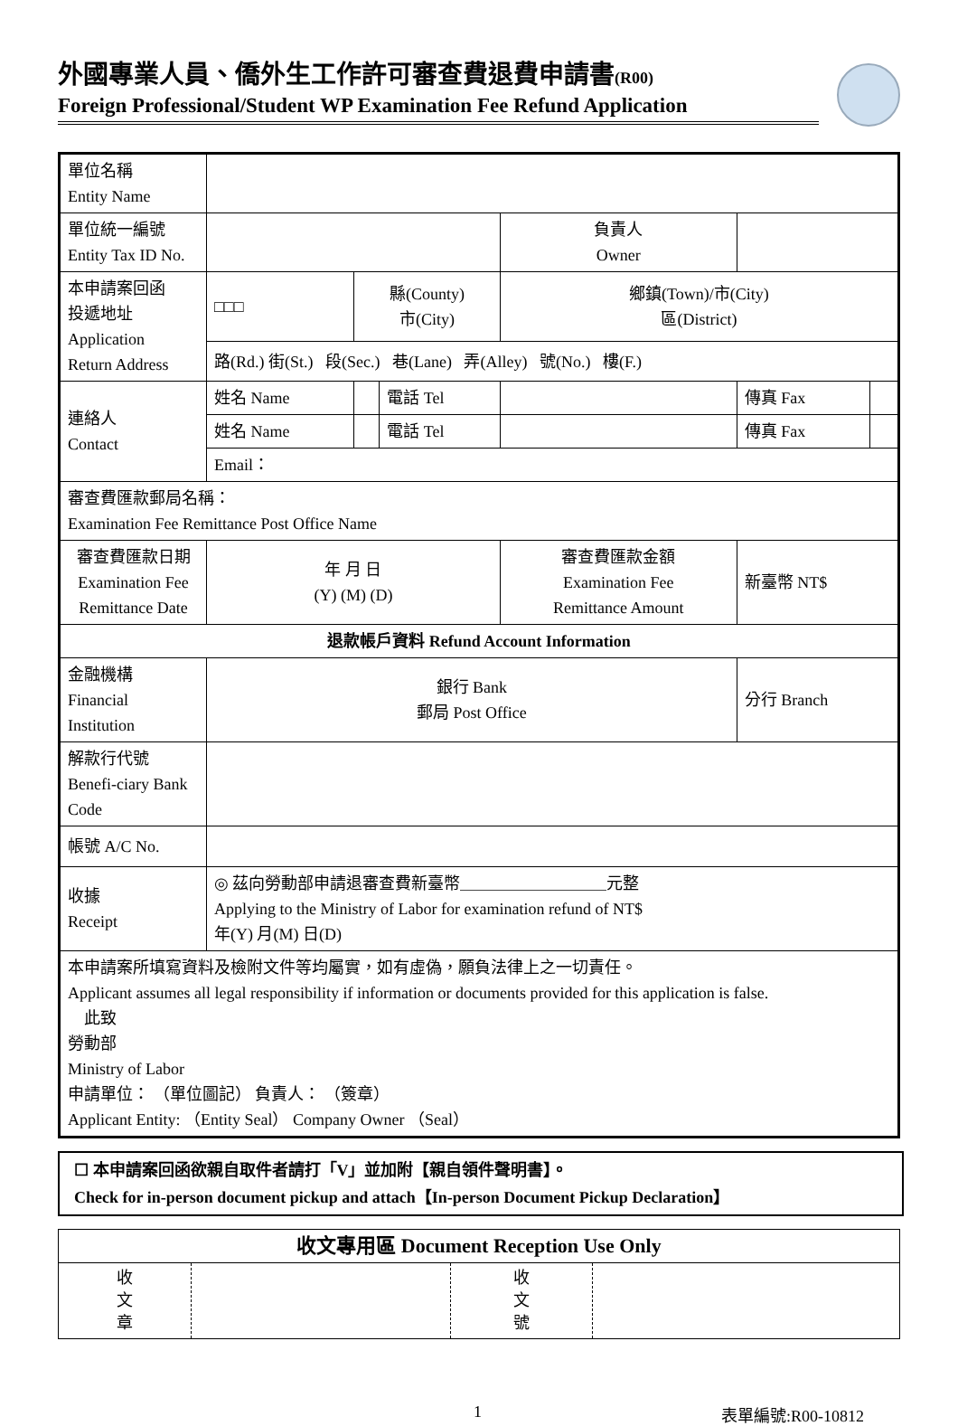外國專業人員、僑外生工作許可審查費退費申請書(R00)
Foreign Professional/Student WP Examination Fee Refund Application
| 單位名稱 Entity Name | | | | | | | |
| 單位統一編號 Entity Tax ID No. | | | | | 負責人 Owner | | |
| 本申請案回函 投遞地址 Application Return Address | □□□ | 縣(County) 市(City) | | | 鄉鎮(Town)/市(City) 區(District) | | |
| | 路(Rd.) 街(St.) 段(Sec.) 巷(Lane) 弄(Alley) 號(No.) 樓(F.) | | | | | | |
| 連絡人 Contact | 姓名 Name | | 電話 Tel | | | 傳真 Fax | |
| | 姓名 Name | | 電話 Tel | | | 傳真 Fax | |
| | Email： | | | | | | |
| 審查費匯款郵局名稱： Examination Fee Remittance Post Office Name | | | | | | | |
| 審查費匯款日期 Examination Fee Remittance Date | 年 月 日 (Y) (M) (D) | | | 審查費匯款金額 Examination Fee Remittance Amount | | 新臺幣 NT$ | |
| 退款帳戶資料 Refund Account Information | | | | | | | |
| 金融機構 Financial Institution | 銀行 Bank 郵局 Post Office | | | | | 分行 Branch | |
| 解款行代號 Benefi-ciary Bank Code | | | | | | | |
| 帳號 A/C No. | | | | | | | |
| 收據 Receipt | ◎ 茲向勞動部申請退審查費新臺幣＿＿＿＿＿＿＿＿＿元整 Applying to the Ministry of Labor for examination refund of NT$ 年(Y) 月(M) 日(D) | | | | | | |
| 本申請案所填寫資料及檢附文件等均屬實，如有虛偽，願負法律上之一切責任。 Applicant assumes all legal responsibility if information or documents provided for this application is false. 此致 勞動部 Ministry of Labor 申請單位： （單位圖記） 負責人： （簽章） Applicant Entity: （Entity Seal） Company Owner （Seal） | | | | | | | |
☐ 本申請案回函欲親自取件者請打「V」並加附【親自領件聲明書】。
Check for in-person document pickup and attach【In-person Document Pickup Declaration】
| 收文專用區 Document Reception Use Only | | | |
| 收 文 章 | | 收 文 號 | |
1 表單編號:R00-10812